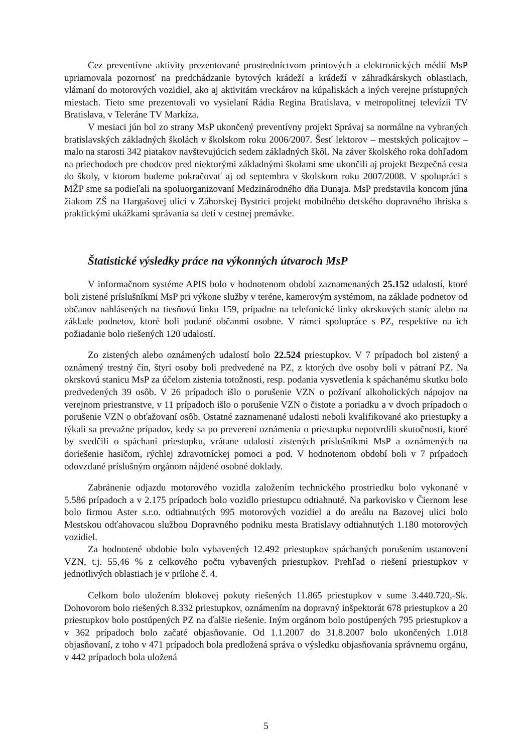Cez preventívne aktivity prezentované prostredníctvom printových a elektronických médií MsP upriamovala pozornosť na predchádzanie bytových krádeží a krádeží v záhradkárskych oblastiach, vlámaní do motorových vozidiel, ako aj aktivitám vreckárov na kúpaliskách a iných verejne prístupných miestach. Tieto sme prezentovali vo vysielaní Rádia Regina Bratislava, v metropolitnej televízii TV Bratislava, v Teleráne TV Markíza.
V mesiaci jún bol zo strany MsP ukončený preventívny projekt Správaj sa normálne na vybraných bratislavských základných školách v školskom roku 2006/2007. Šesť lektorov – mestských policajtov – malo na starosti 342 piatakov navštevujúcich sedem základných škôl. Na záver školského roka dohľadom na priechodoch pre chodcov pred niektorými základnými školami sme ukončili aj projekt Bezpečná cesta do školy, v ktorom budeme pokračovať aj od septembra v školskom roku 2007/2008. V spolupráci s MŽP sme sa podieľali na spoluorganizovaní Medzinárodného dňa Dunaja. MsP predstavila koncom júna žiakom ZŠ na Hargašovej ulici v Záhorskej Bystrici projekt mobilného detského dopravného ihriska s praktickými ukážkami správania sa detí v cestnej premávke.
Štatistické výsledky práce na výkonných útvaroch MsP
V informačnom systéme APIS bolo v hodnotenom období zaznamenaných 25.152 udalostí, ktoré boli zistené príslušníkmi MsP pri výkone služby v teréne, kamerovým systémom, na základe podnetov od občanov nahlásených na tiesňovú linku 159, prípadne na telefonické linky okrskových staníc alebo na základe podnetov, ktoré boli podané občanmi osobne. V rámci spolupráce s PZ, respektíve na ich požiadanie bolo riešených 120 udalostí.
Zo zistených alebo oznámených udalostí bolo 22.524 priestupkov. V 7 prípadoch bol zistený a oznámený trestný čin, štyri osoby boli predvedené na PZ, z ktorých dve osoby boli v pátraní PZ. Na okrskovú stanicu MsP za účelom zistenia totožnosti, resp. podania vysvetlenia k spáchanému skutku bolo predvedených 39 osôb. V 26 prípadoch išlo o porušenie VZN o požívaní alkoholických nápojov na verejnom priestranstve, v 11 prípadoch išlo o porušenie VZN o čistote a poriadku a v dvoch prípadoch o porušenie VZN o obťažovaní osôb. Ostatné zaznamenané udalosti neboli kvalifikované ako priestupky a týkali sa prevažne prípadov, kedy sa po preverení oznámenia o priestupku nepotvrdili skutočnosti, ktoré by svedčili o spáchaní priestupku, vrátane udalostí zistených príslušníkmi MsP a oznámených na doriešenie hasičom, rýchlej zdravotníckej pomoci a pod. V hodnotenom období boli v 7 prípadoch odovzdané príslušným orgánom nájdené osobné doklady.
Zabránenie odjazdu motorového vozidla založením technického prostriedku bolo vykonané v 5.586 prípadoch a v 2.175 prípadoch bolo vozidlo priestupcu odtiahnuté. Na parkovisko v Čiernom lese bolo firmou Aster s.r.o. odtiahnutých 995 motorových vozidiel a do areálu na Bazovej ulici bolo Mestskou odťahovacou službou Dopravného podniku mesta Bratislavy odtiahnutých 1.180 motorových vozidiel.
Za hodnotené obdobie bolo vybavených 12.492 priestupkov spáchaných porušením ustanovení VZN, t.j. 55,46 % z celkového počtu vybavených priestupkov. Prehľad o riešení priestupkov v jednotlivých oblastiach je v prílohe č. 4.
Celkom bolo uložením blokovej pokuty riešených 11.865 priestupkov v sume 3.440.720,-Sk. Dohovorom bolo riešených 8.332 priestupkov, oznámením na dopravný inšpektorát 678 priestupkov a 20 priestupkov bolo postúpených PZ na ďalšie riešenie. Iným orgánom bolo postúpených 795 priestupkov a v 362 prípadoch bolo začaté objasňovanie. Od 1.1.2007 do 31.8.2007 bolo ukončených 1.018 objasňovaní, z toho v 471 prípadoch bola predložená správa o výsledku objasňovania správnemu orgánu, v 442 prípadoch bola uložená
5